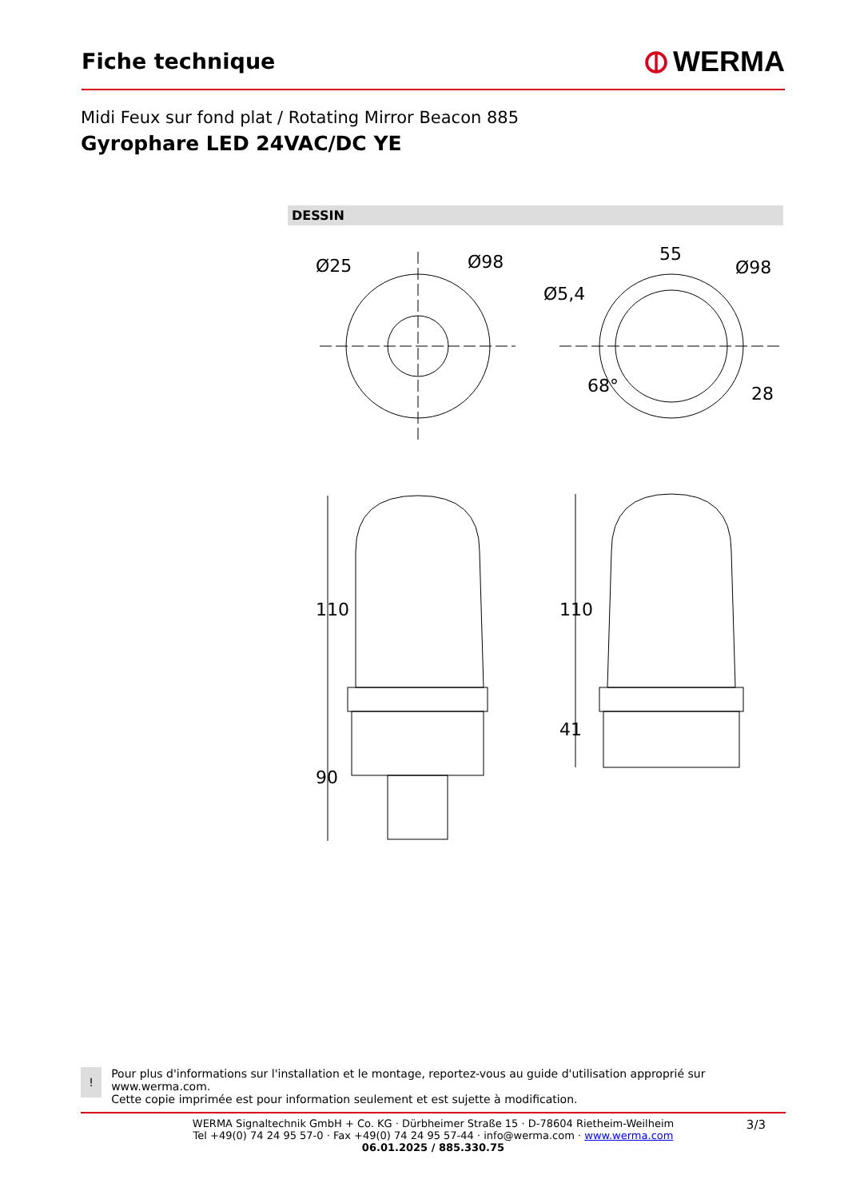Fiche technique
⦶ WERMA
Midi Feux sur fond plat / Rotating Mirror Beacon 885
Gyrophare LED 24VAC/DC YE
DESSIN
Ø25
Ø98
Ø5,4
55
Ø98
68°
28
110
90
110
41
!
Pour plus d'informations sur l'installation et le montage, reportez-vous au guide d'utilisation approprié sur www.werma.com.
Cette copie imprimée est pour information seulement et est sujette à modification.
WERMA Signaltechnik GmbH + Co. KG · Dürbheimer Straße 15 · D-78604 Rietheim-Weilheim
Tel +49(0) 74 24 95 57-0 · Fax +49(0) 74 24 95 57-44 · info@werma.com · www.werma.com
06.01.2025 / 885.330.75
3/3